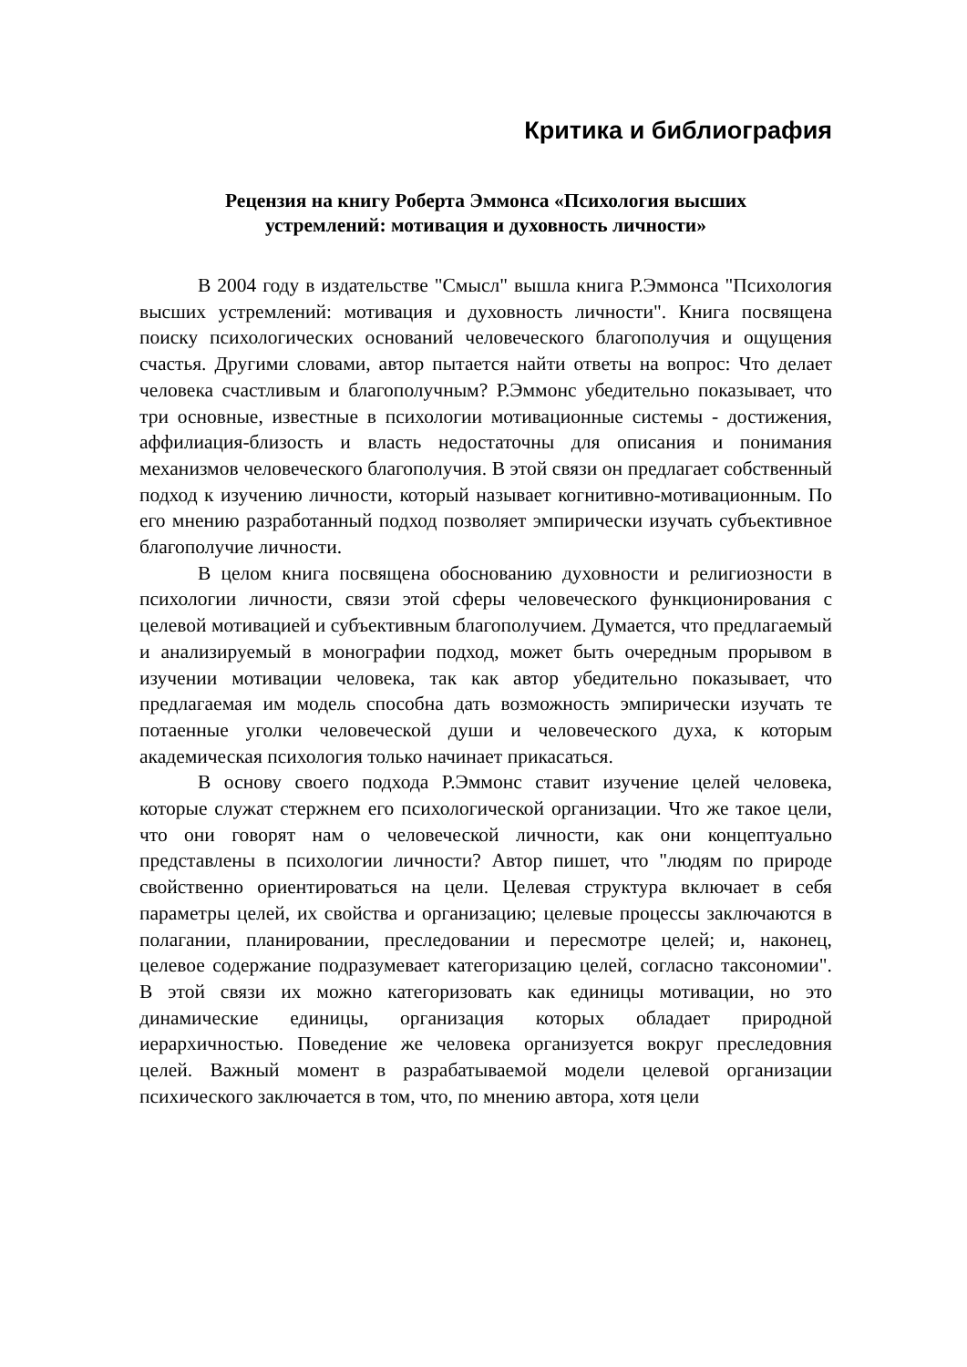Критика и библиография
Рецензия на книгу Роберта Эммонса «Психология высших
устремлений: мотивация и духовность личности»
В 2004 году в издательстве "Смысл" вышла книга Р.Эммонса "Психология высших устремлений: мотивация и духовность личности". Книга посвящена поиску психологических оснований человеческого благополучия и ощущения счастья. Другими словами, автор пытается найти ответы на вопрос: Что делает человека счастливым и благополучным? Р.Эммонс убедительно показывает, что три основные, известные в психологии мотивационные системы - достижения, аффилиация-близость и власть недостаточны для описания и понимания механизмов человеческого благополучия. В этой связи он предлагает собственный подход к изучению личности, который называет когнитивно-мотивационным. По его мнению разработанный подход позволяет эмпирически изучать субъективное благополучие личности.
В целом книга посвящена обоснованию духовности и религиозности в психологии личности, связи этой сферы человеческого функционирования с целевой мотивацией и субъективным благополучием. Думается, что предлагаемый и анализируемый в монографии подход, может быть очередным прорывом в изучении мотивации человека, так как автор убедительно показывает, что предлагаемая им модель способна дать возможность эмпирически изучать те потаенные уголки человеческой души и человеческого духа, к которым академическая психология только начинает прикасаться.
В основу своего подхода Р.Эммонс ставит изучение целей человека, которые служат стержнем его психологической организации. Что же такое цели, что они говорят нам о человеческой личности, как они концептуально представлены в психологии личности? Автор пишет, что "людям по природе свойственно ориентироваться на цели. Целевая структура включает в себя параметры целей, их свойства и организацию; целевые процессы заключаются в полагании, планировании, преследовании и пересмотре целей; и, наконец, целевое содержание подразумевает категоризацию целей, согласно таксономии". В этой связи их можно категоризовать как единицы мотивации, но это динамические единицы, организация которых обладает природной иерархичностью. Поведение же человека организуется вокруг преследовния целей. Важный момент в разрабатываемой модели целевой организации психического заключается в том, что, по мнению автора, хотя цели